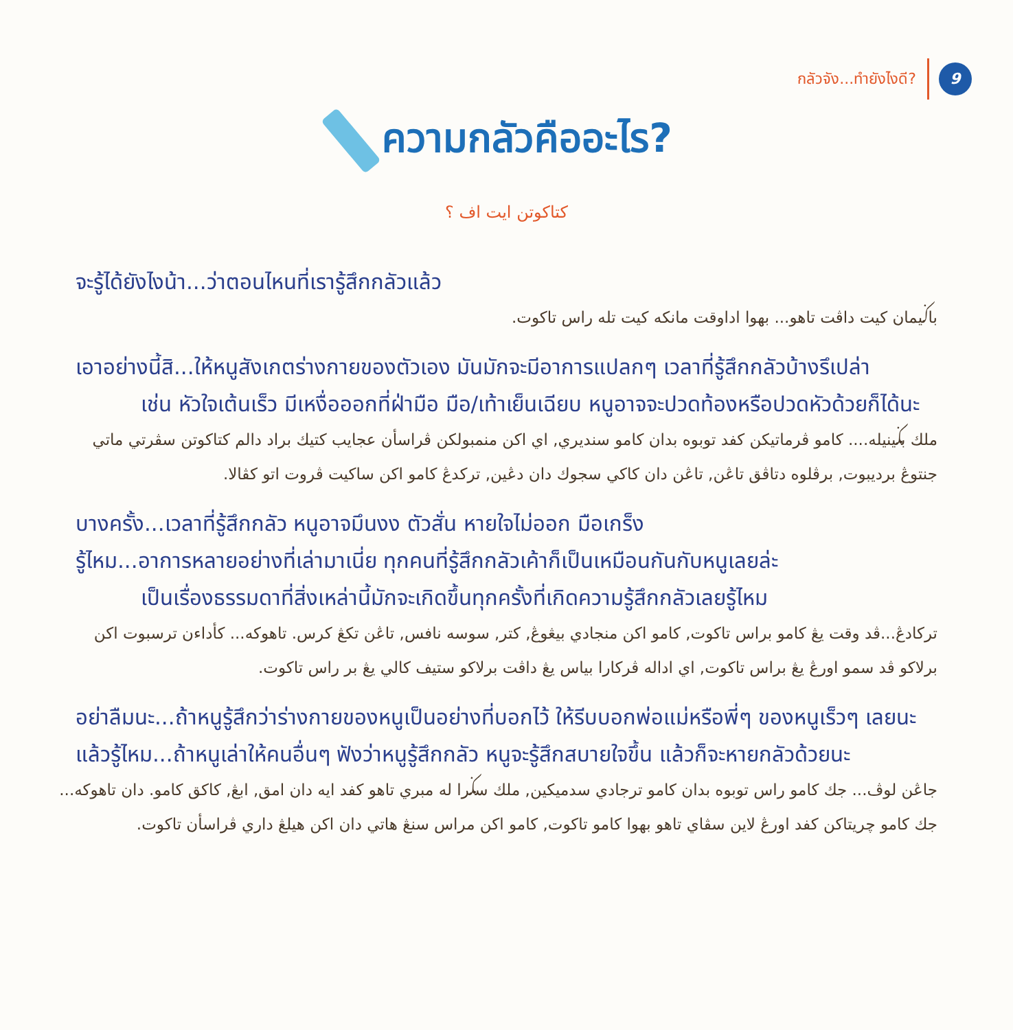กลัวจัง...ทำยังไงดี?
9
ความกลัวคืออะไร?
كتاكوتن ايت اف ؟
จะรู้ได้ยังไงน้า...ว่าตอนไหนที่เรารู้สึกกลัวแล้ว
باݢيمان كيت داڤت تاهو... بهوا اداوقت مانكه كيت تله راس تاكوت.
เอาอย่างนี้สิ...ให้หนูสังเกตร่างกายของตัวเอง มันมักจะมีอาการแปลกๆ เวลาที่รู้สึกกลัวบ้างรึเปล่า
เช่น หัวใจเต้นเร็ว มีเหงื่อออกที่ฝ่ามือ มือ/เท้าเย็นเฉียบ หนูอาจจะปวดท้องหรือปวดหัวด้วยก็ได้นะ
ملك بݢينيله.... كامو ڤرماتيكن كفد توبوه بدان كامو سنديري, اي اكن منمبولكن ڤراسأن عجايب كتيك براد دالم كتاكوتن سڤرتي ماتي جنتوڠ برديبوت, برڤلوه دتاڤق تاڠن, تاڠن دان كاكي سجوك دان دڠين, تركدڠ كامو اكن ساكيت ڤروت اتو كڤالا.
บางครั้ง...เวลาที่รู้สึกกลัว หนูอาจมึนงง ตัวสั่น หายใจไม่ออก มือเกร็ง
รู้ไหม...อาการหลายอย่างที่เล่ามาเนี่ย ทุกคนที่รู้สึกกลัวเค้าก็เป็นเหมือนกันกับหนูเลยล่ะ
เป็นเรื่องธรรมดาที่สิ่งเหล่านี้มักจะเกิดขึ้นทุกครั้งที่เกิดความรู้สึกกลัวเลยรู้ไหม
تركادڠ...ڤد وقت يڠ كامو براس تاكوت, كامو اكن منجادي بيڠوڠ, كتر, سوسه نافس, تاڠن تكڠ كرس. تاهوكه... كأداءن ترسبوت اكن برلاكو ڤد سمو اورڠ يڠ براس تاكوت, اي اداله ڤركارا بياس يڠ داڤت برلاكو ستيف كالي يڠ بر راس تاكوت.
อย่าลืมนะ...ถ้าหนูรู้สึกว่าร่างกายของหนูเป็นอย่างที่บอกไว้ ให้รีบบอกพ่อแม่หรือพี่ๆ ของหนูเร็วๆ เลยนะ
แล้วรู้ไหม...ถ้าหนูเล่าให้คนอื่นๆ ฟังว่าหนูรู้สึกกลัว หนูจะรู้สึกสบายใจขึ้น แล้วก็จะหายกลัวด้วยนะ
جاڠن لوڤ... جك كامو راس توبوه بدان كامو ترجادي سدميكين, ملك سݢرا له مبري تاهو كفد ايه دان امق, ابڠ, كاكق كامو. دان تاهوكه... جك كامو چريتاكن كفد اورڠ لاين سڤاي تاهو بهوا كامو تاكوت, كامو اكن مراس سنڠ هاتي دان اكن هيلڠ داري ڤراسأن تاكوت.